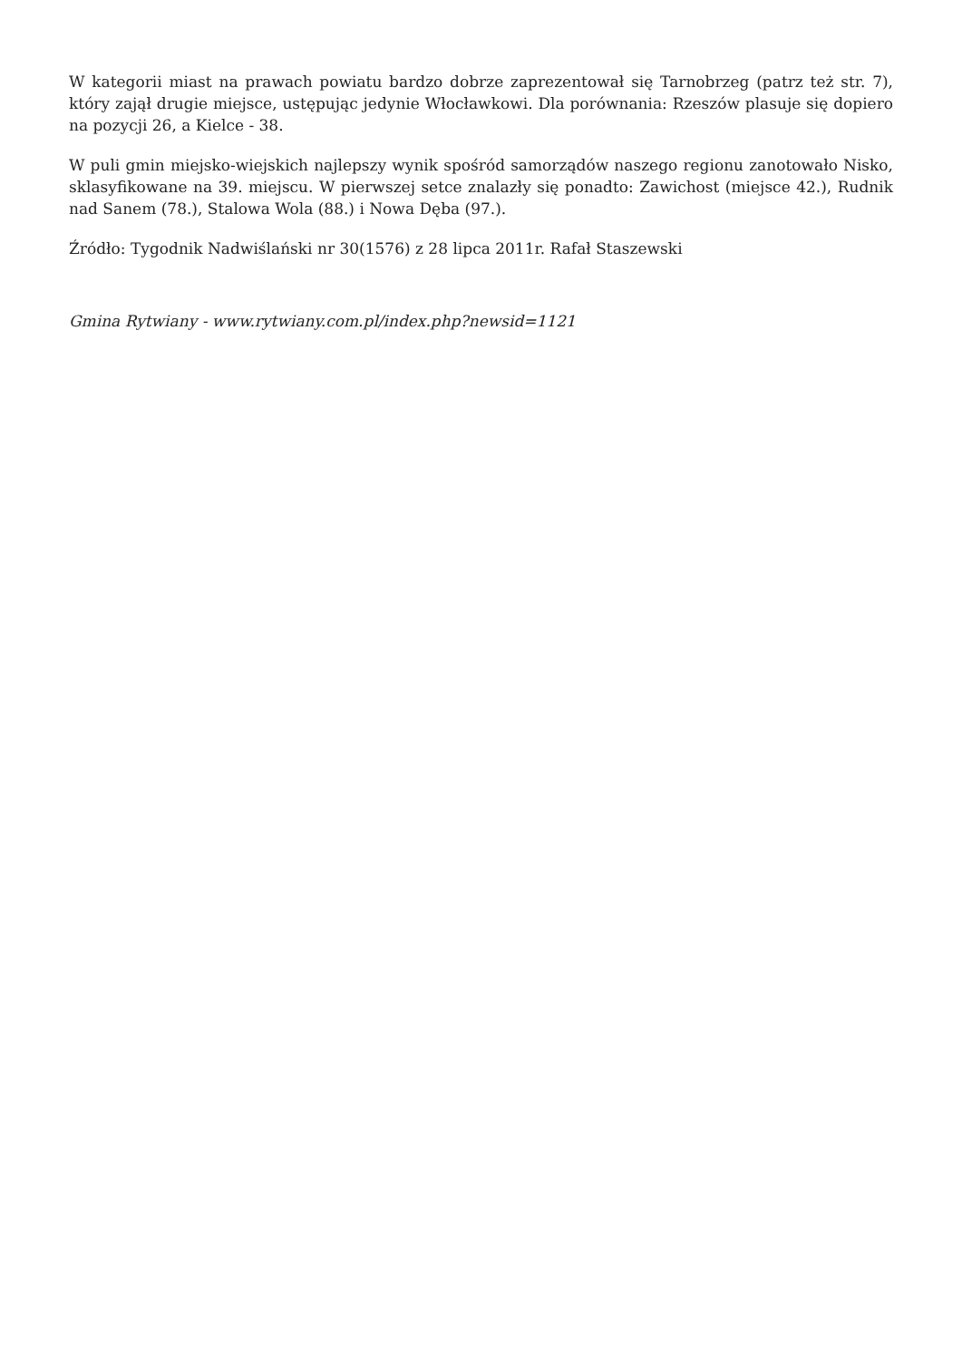W kategorii miast na prawach powiatu bardzo dobrze zaprezentował się Tarnobrzeg (patrz też str. 7), który zajął drugie miejsce, ustępując jedynie Włocławkowi. Dla porównania: Rzeszów plasuje się dopiero na pozycji 26, a Kielce - 38.
W puli gmin miejsko-wiejskich najlepszy wynik spośród samorządów naszego regionu zanotowało Nisko, sklasyfikowane na 39. miejscu. W pierwszej setce znalazły się ponadto: Zawichost (miejsce 42.), Rudnik nad Sanem (78.), Stalowa Wola (88.) i Nowa Dęba (97.).
Źródło: Tygodnik Nadwiślański nr 30(1576) z 28 lipca 2011r. Rafał Staszewski
Gmina Rytwiany - www.rytwiany.com.pl/index.php?newsid=1121